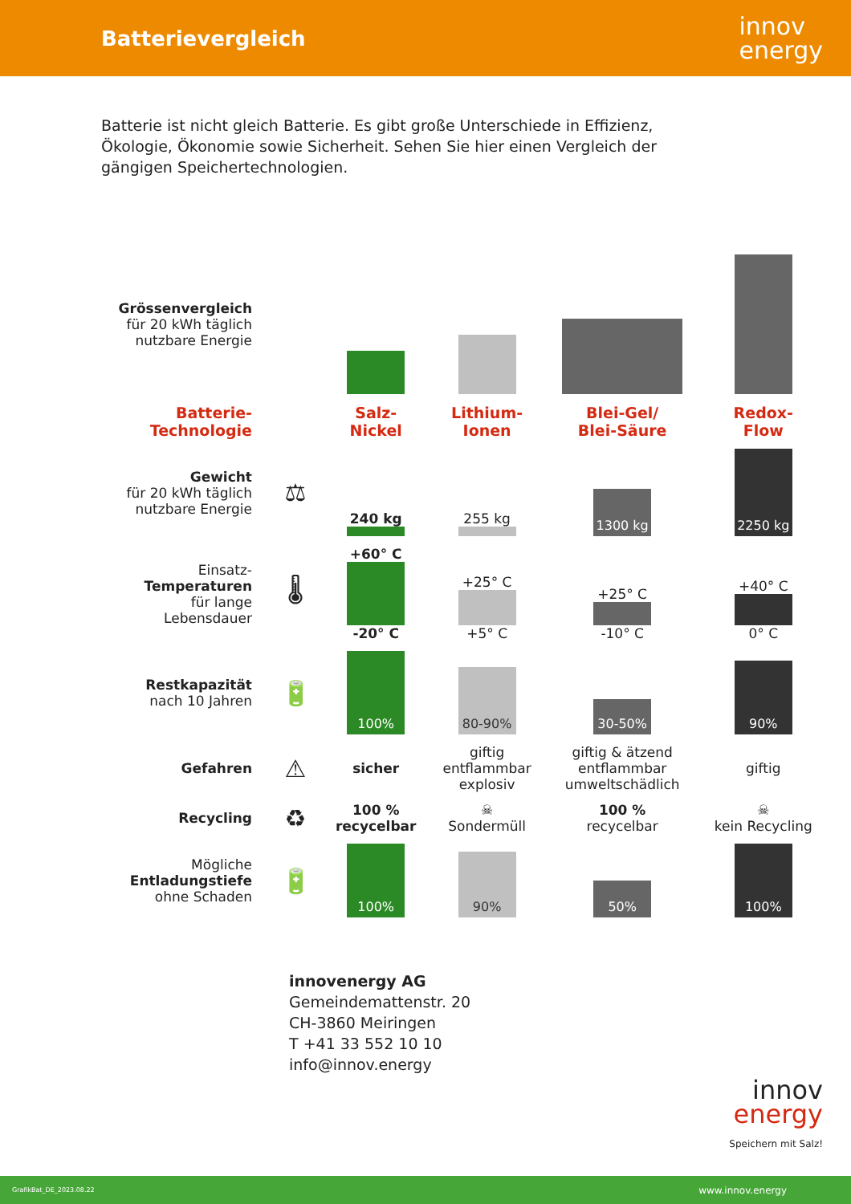Batterievergleich
innov
energy
Batterie ist nicht gleich Batterie. Es gibt große Unterschiede in Effizienz, Ökologie, Ökonomie sowie Sicherheit. Sehen Sie hier einen Vergleich der gängigen Speichertechnologien.
| Grössenvergleich für 20 kWh täglich nutzbare Energie | | | | | |
| Batterie- Technologie | | Salz- Nickel | Lithium- Ionen | Blei-Gel/ Blei-Säure | Redox- Flow |
| Gewicht für 20 kWh täglich nutzbare Energie | ⚖ | 240 kg | 255 kg | 1300 kg | 2250 kg |
| Einsatz- Temperaturen für lange Lebensdauer | 🌡 | +60° C -20° C | +25° C +5° C | +25° C -10° C | +40° C 0° C |
| Restkapazität nach 10 Jahren | 🔋 | 100% | 80-90% | 30-50% | 90% |
| Gefahren | ⚠ | sicher | giftig entflammbar explosiv | giftig & ätzend entflammbar umweltschädlich | giftig |
| Recycling | ♻ | 100 % recycelbar | ☠ Sondermüll | 100 % recycelbar | ☠ kein Recycling |
| Mögliche Entladungstiefe ohne Schaden | 🔋 | 100% | 90% | 50% | 100% |
innovenergy AG
Gemeindemattenstr. 20
CH-3860 Meiringen
T +41 33 552 10 10
info@innov.energy
innov
energy
Speichern mit Salz!
GrafikBat_DE_2023.08.22 www.innov.energy